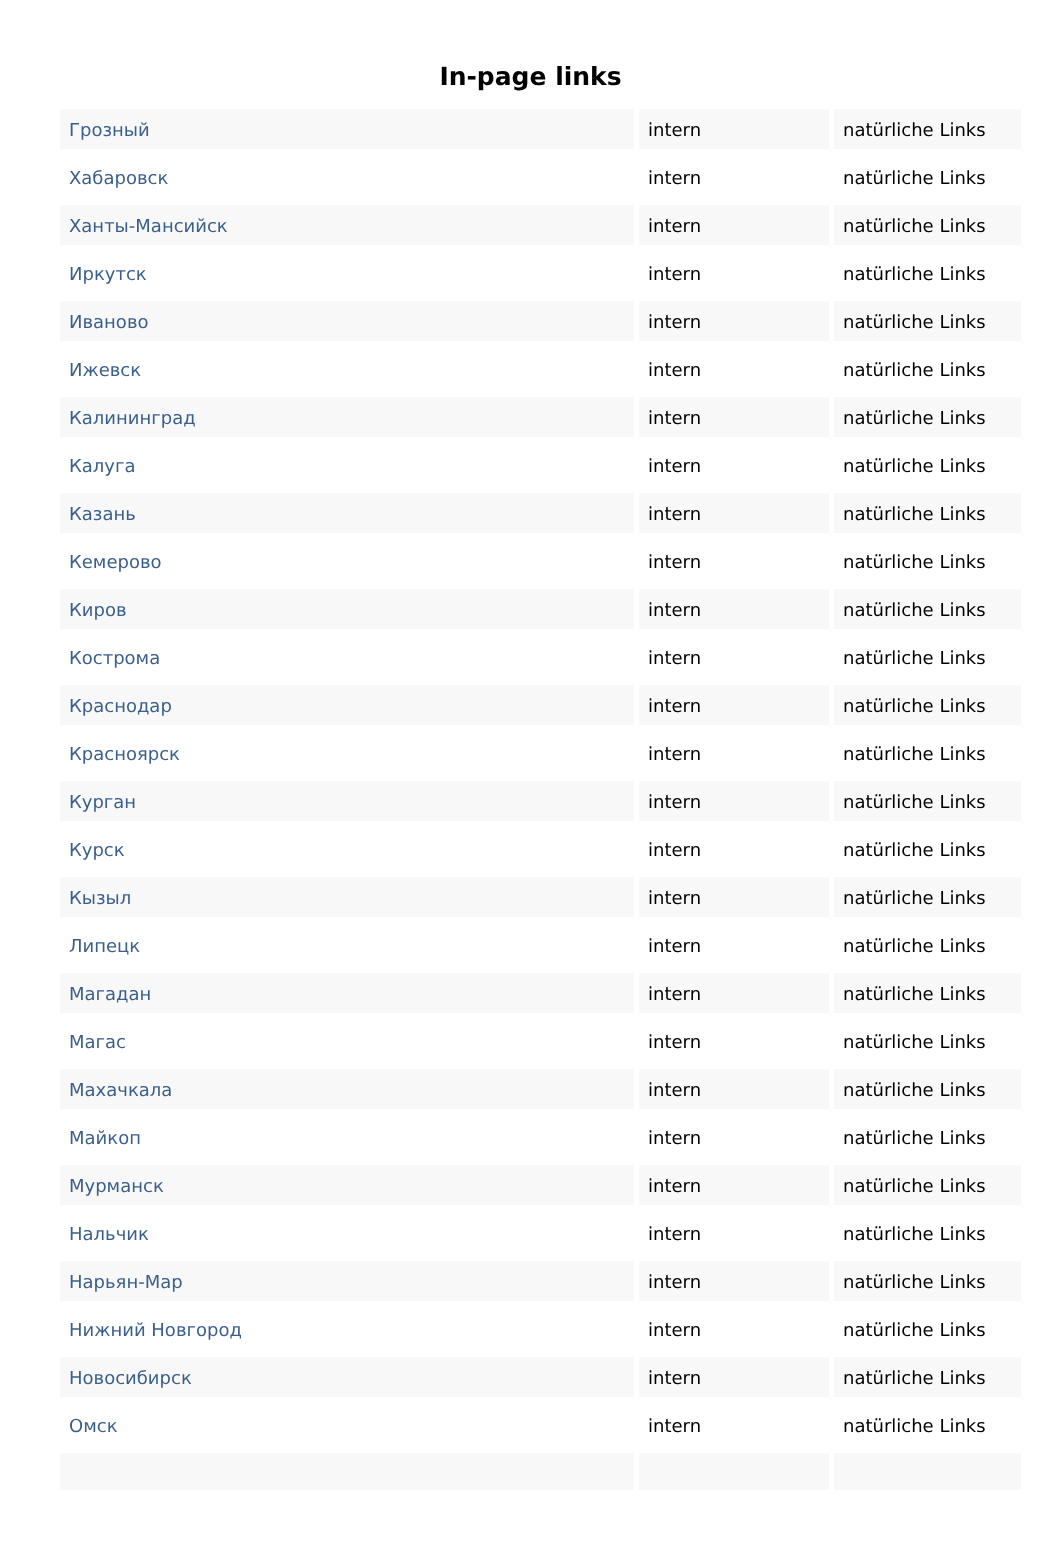In-page links
| Грозный | intern | natürliche Links |
| Хабаровск | intern | natürliche Links |
| Ханты-Мансийск | intern | natürliche Links |
| Иркутск | intern | natürliche Links |
| Иваново | intern | natürliche Links |
| Ижевск | intern | natürliche Links |
| Калининград | intern | natürliche Links |
| Калуга | intern | natürliche Links |
| Казань | intern | natürliche Links |
| Кемерово | intern | natürliche Links |
| Киров | intern | natürliche Links |
| Кострома | intern | natürliche Links |
| Краснодар | intern | natürliche Links |
| Красноярск | intern | natürliche Links |
| Курган | intern | natürliche Links |
| Курск | intern | natürliche Links |
| Кызыл | intern | natürliche Links |
| Липецк | intern | natürliche Links |
| Магадан | intern | natürliche Links |
| Магас | intern | natürliche Links |
| Махачкала | intern | natürliche Links |
| Майкоп | intern | natürliche Links |
| Мурманск | intern | natürliche Links |
| Нальчик | intern | natürliche Links |
| Нарьян-Мар | intern | natürliche Links |
| Нижний Новгород | intern | natürliche Links |
| Новосибирск | intern | natürliche Links |
| Омск | intern | natürliche Links |